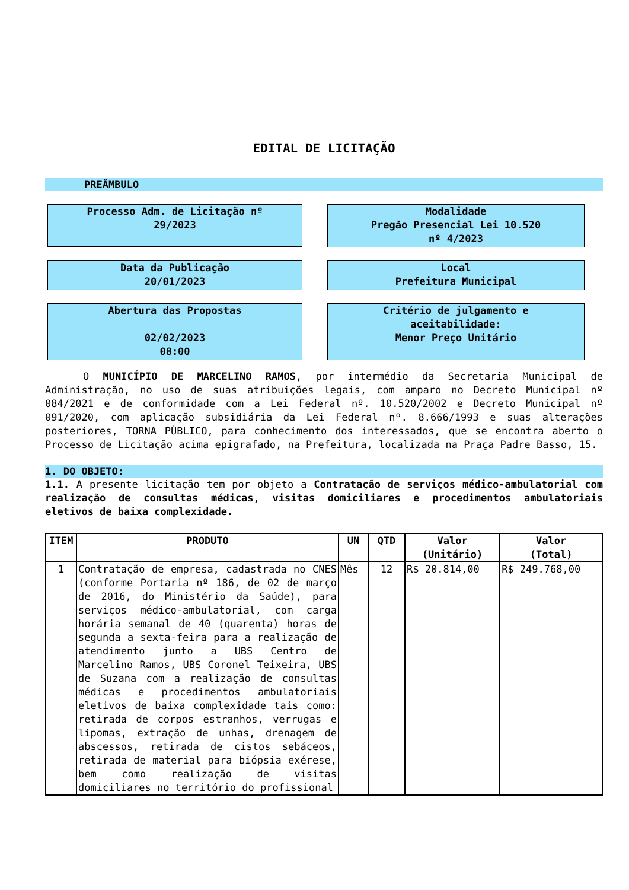EDITAL DE LICITAÇÃO
PREÂMBULO
Processo Adm. de Licitação nº
29/2023
Modalidade
Pregão Presencial Lei 10.520
nº 4/2023
Data da Publicação
20/01/2023
Local
Prefeitura Municipal
Abertura das Propostas
02/02/2023
08:00
Critério de julgamento e
aceitabilidade:
Menor Preço Unitário
O MUNICÍPIO DE MARCELINO RAMOS, por intermédio da Secretaria Municipal de Administração, no uso de suas atribuições legais, com amparo no Decreto Municipal nº 084/2021 e de conformidade com a Lei Federal nº. 10.520/2002 e Decreto Municipal nº 091/2020, com aplicação subsidiária da Lei Federal nº. 8.666/1993 e suas alterações posteriores, TORNA PÚBLICO, para conhecimento dos interessados, que se encontra aberto o Processo de Licitação acima epigrafado, na Prefeitura, localizada na Praça Padre Basso, 15.
1. DO OBJETO:
1.1. A presente licitação tem por objeto a Contratação de serviços médico-ambulatorial com realização de consultas médicas, visitas domiciliares e procedimentos ambulatoriais eletivos de baixa complexidade.
| ITEM | PRODUTO | UN | QTD | Valor (Unitário) | Valor (Total) |
| --- | --- | --- | --- | --- | --- |
| 1 | Contratação de empresa, cadastrada no CNES (conforme Portaria nº 186, de 02 de março de 2016, do Ministério da Saúde), para serviços médico-ambulatorial, com carga horária semanal de 40 (quarenta) horas de segunda a sexta-feira para a realização de atendimento junto a UBS Centro de Marcelino Ramos, UBS Coronel Teixeira, UBS de Suzana com a realização de consultas médicas e procedimentos ambulatoriais eletivos de baixa complexidade tais como: retirada de corpos estranhos, verrugas e lipomas, extração de unhas, drenagem de abscessos, retirada de cistos sebáceos, retirada de material para biópsia exérese, bem como realização de visitas domiciliares no território do profissional | Mês | 12 | R$ 20.814,00 | R$ 249.768,00 |